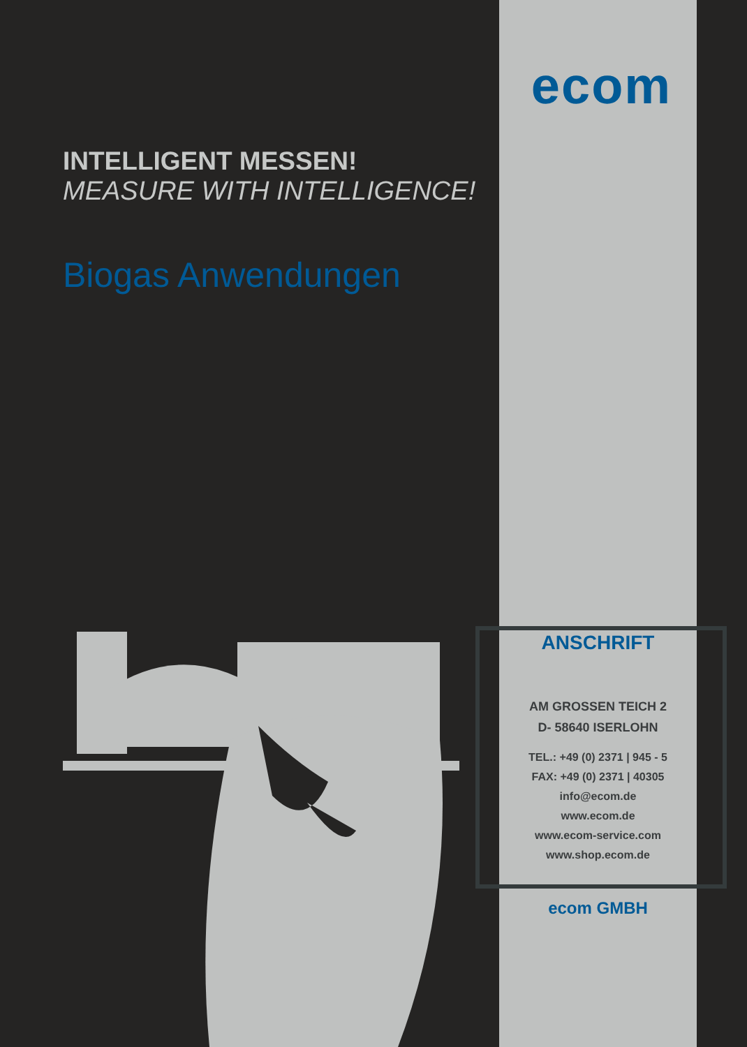INTELLIGENT MESSEN!
MEASURE WITH INTELLIGENCE!
Biogas Anwendungen
ecom
ANSCHRIFT
AM GROSSEN TEICH 2
D- 58640 ISERLOHN
TEL.: +49 (0) 2371 | 945 - 5
FAX: +49 (0) 2371 | 40305
info@ecom.de
www.ecom.de
www.ecom-service.com
www.shop.ecom.de
ecom GMBH